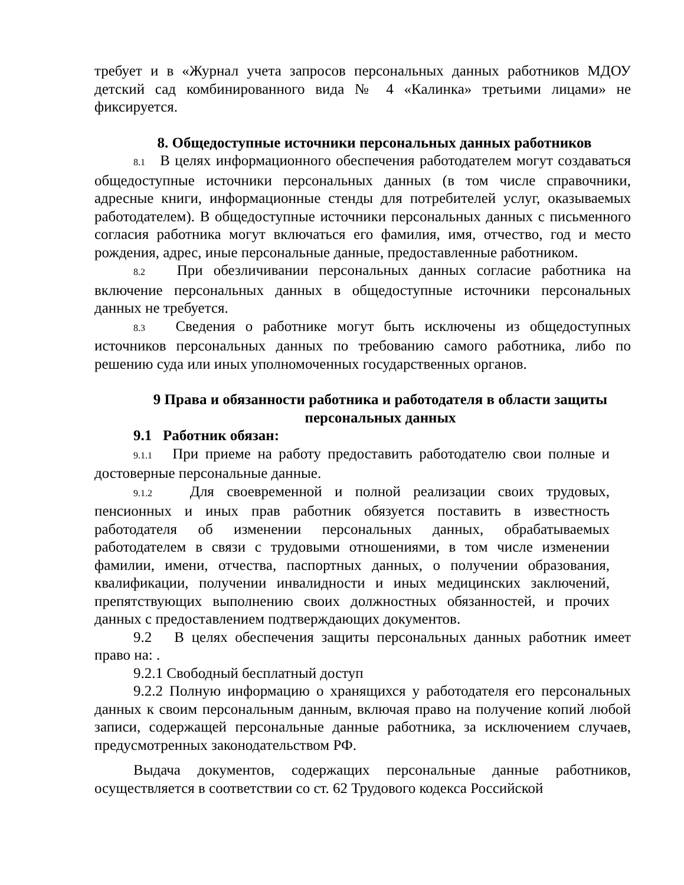требует и в «Журнал учета запросов персональных данных работников МДОУ детский сад комбинированного вида № 4 «Калинка» третьими лицами» не фиксируется.
8. Общедоступные источники персональных данных работников
8.1 В целях информационного обеспечения работодателем могут создаваться общедоступные источники персональных данных (в том числе справочники, адресные книги, информационные стенды для потребителей услуг, оказываемых работодателем). В общедоступные источники персональных данных с письменного согласия работника могут включаться его фамилия, имя, отчество, год и место рождения, адрес, иные персональные данные, предоставленные работником.
8.2 При обезличивании персональных данных согласие работника на включение персональных данных в общедоступные источники персональных данных не требуется.
8.3 Сведения о работнике могут быть исключены из общедоступных источников персональных данных по требованию самого работника, либо по решению суда или иных уполномоченных государственных органов.
9 Права и обязанности работника и работодателя в области защиты персональных данных
9.1 Работник обязан:
9.1.1 При приеме на работу предоставить работодателю свои полные и достоверные персональные данные.
9.1.2 Для своевременной и полной реализации своих трудовых, пенсионных и иных прав работник обязуется поставить в известность работодателя об изменении персональных данных, обрабатываемых работодателем в связи с трудовыми отношениями, в том числе изменении фамилии, имени, отчества, паспортных данных, о получении образования, квалификации, получении инвалидности и иных медицинских заключений, препятствующих выполнению своих должностных обязанностей, и прочих данных с предоставлением подтверждающих документов.
9.2 В целях обеспечения защиты персональных данных работник имеет право на: .
9.2.1 Свободный бесплатный доступ
9.2.2 Полную информацию о хранящихся у работодателя его персональных данных к своим персональным данным, включая право на получение копий любой записи, содержащей персональные данные работника, за исключением случаев, предусмотренных законодательством РФ.
Выдача документов, содержащих персональные данные работников, осуществляется в соответствии со ст. 62 Трудового кодекса Российской